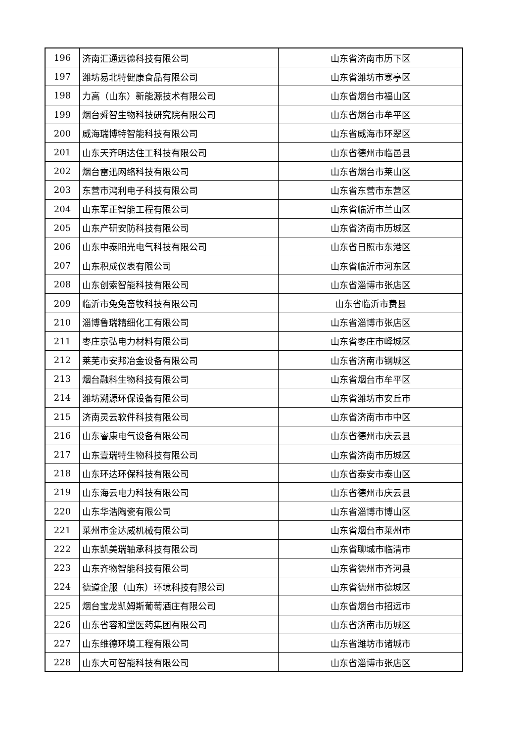| 196 | 济南汇通远德科技有限公司 | 山东省济南市历下区 |
| 197 | 潍坊易北特健康食品有限公司 | 山东省潍坊市寒亭区 |
| 198 | 力高（山东）新能源技术有限公司 | 山东省烟台市福山区 |
| 199 | 烟台舜智生物科技研究院有限公司 | 山东省烟台市牟平区 |
| 200 | 威海瑞博特智能科技有限公司 | 山东省威海市环翠区 |
| 201 | 山东天齐明达住工科技有限公司 | 山东省德州市临邑县 |
| 202 | 烟台雷迅网络科技有限公司 | 山东省烟台市莱山区 |
| 203 | 东营市鸿利电子科技有限公司 | 山东省东营市东营区 |
| 204 | 山东军正智能工程有限公司 | 山东省临沂市兰山区 |
| 205 | 山东产研安防科技有限公司 | 山东省济南市历城区 |
| 206 | 山东中泰阳光电气科技有限公司 | 山东省日照市东港区 |
| 207 | 山东积成仪表有限公司 | 山东省临沂市河东区 |
| 208 | 山东创索智能科技有限公司 | 山东省淄博市张店区 |
| 209 | 临沂市兔兔畜牧科技有限公司 | 山东省临沂市费县 |
| 210 | 淄博鲁瑞精细化工有限公司 | 山东省淄博市张店区 |
| 211 | 枣庄京弘电力材料有限公司 | 山东省枣庄市峄城区 |
| 212 | 莱芜市安邦冶金设备有限公司 | 山东省济南市钢城区 |
| 213 | 烟台融科生物科技有限公司 | 山东省烟台市牟平区 |
| 214 | 潍坊溯源环保设备有限公司 | 山东省潍坊市安丘市 |
| 215 | 济南灵云软件科技有限公司 | 山东省济南市市中区 |
| 216 | 山东睿康电气设备有限公司 | 山东省德州市庆云县 |
| 217 | 山东壹瑞特生物科技有限公司 | 山东省济南市历城区 |
| 218 | 山东环达环保科技有限公司 | 山东省泰安市泰山区 |
| 219 | 山东海云电力科技有限公司 | 山东省德州市庆云县 |
| 220 | 山东华浩陶瓷有限公司 | 山东省淄博市博山区 |
| 221 | 莱州市金达威机械有限公司 | 山东省烟台市莱州市 |
| 222 | 山东凯美瑞轴承科技有限公司 | 山东省聊城市临清市 |
| 223 | 山东齐物智能科技有限公司 | 山东省德州市齐河县 |
| 224 | 德道企服（山东）环境科技有限公司 | 山东省德州市德城区 |
| 225 | 烟台宝龙凯姆斯葡萄酒庄有限公司 | 山东省烟台市招远市 |
| 226 | 山东省容和堂医药集团有限公司 | 山东省济南市历城区 |
| 227 | 山东维德环境工程有限公司 | 山东省潍坊市诸城市 |
| 228 | 山东大可智能科技有限公司 | 山东省淄博市张店区 |